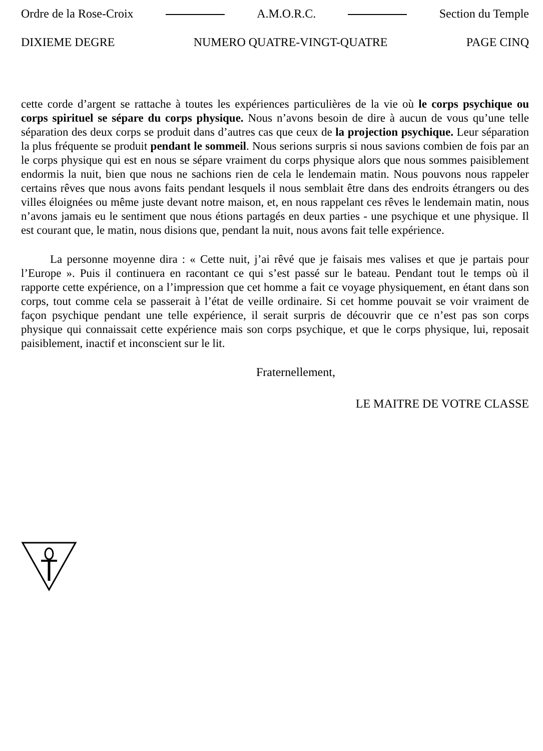Ordre de la Rose-Croix A.M.O.R.C. Section du Temple
DIXIEME DEGRE NUMERO QUATRE-VINGT-QUATRE PAGE CINQ
cette corde d’argent se rattache à toutes les expériences particulières de la vie où le corps psychique ou corps spirituel se sépare du corps physique. Nous n’avons besoin de dire à aucun de vous qu’une telle séparation des deux corps se produit dans d’autres cas que ceux de la projection psychique. Leur séparation la plus fréquente se produit pendant le sommeil. Nous serions surpris si nous savions combien de fois par an le corps physique qui est en nous se sépare vraiment du corps physique alors que nous sommes paisiblement endormis la nuit, bien que nous ne sachions rien de cela le lendemain matin. Nous pouvons nous rappeler certains rêves que nous avons faits pendant lesquels il nous semblait être dans des endroits étrangers ou des villes éloignées ou même juste devant notre maison, et, en nous rappelant ces rêves le lendemain matin, nous n’avons jamais eu le sentiment que nous étions partagés en deux parties - une psychique et une physique. Il est courant que, le matin, nous disions que, pendant la nuit, nous avons fait telle expérience.
La personne moyenne dira : « Cette nuit, j’ai rêvé que je faisais mes valises et que je partais pour l’Europe ». Puis il continuera en racontant ce qui s’est passé sur le bateau. Pendant tout le temps où il rapporte cette expérience, on a l’impression que cet homme a fait ce voyage physiquement, en étant dans son corps, tout comme cela se passerait à l’état de veille ordinaire. Si cet homme pouvait se voir vraiment de façon psychique pendant une telle expérience, il serait surpris de découvrir que ce n’est pas son corps physique qui connaissait cette expérience mais son corps psychique, et que le corps physique, lui, reposait paisiblement, inactif et inconscient sur le lit.
Fraternellement,
LE MAITRE DE VOTRE CLASSE